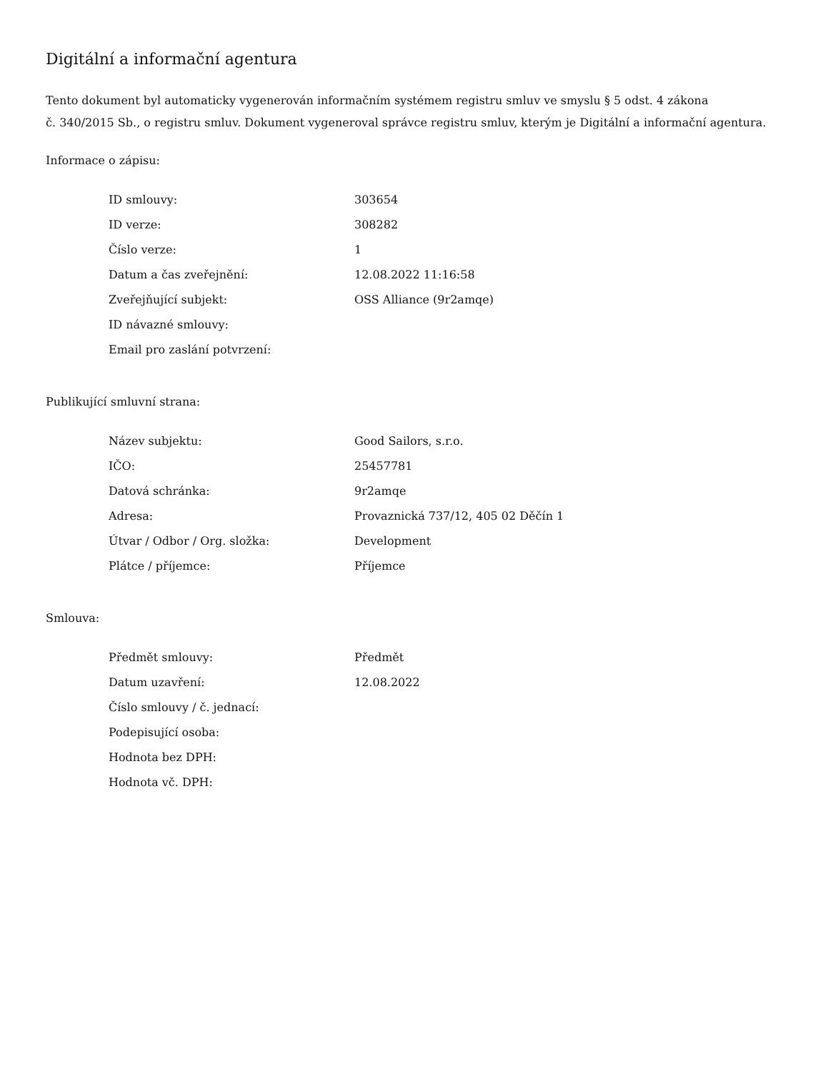Digitální a informační agentura
Tento dokument byl automaticky vygenerován informačním systémem registru smluv ve smyslu § 5 odst. 4 zákona
č. 340/2015 Sb., o registru smluv. Dokument vygeneroval správce registru smluv, kterým je Digitální a informační agentura.
Informace o zápisu:
| ID smlouvy: | 303654 |
| ID verze: | 308282 |
| Číslo verze: | 1 |
| Datum a čas zveřejnění: | 12.08.2022 11:16:58 |
| Zveřejňující subjekt: | OSS Alliance (9r2amqe) |
| ID návazné smlouvy: | |
| Email pro zaslání potvrzení: | |
Publikující smluvní strana:
| Název subjektu: | Good Sailors, s.r.o. |
| IČO: | 25457781 |
| Datová schránka: | 9r2amqe |
| Adresa: | Provaznická 737/12, 405 02 Děčín 1 |
| Útvar / Odbor / Org. složka: | Development |
| Plátce / příjemce: | Příjemce |
Smlouva:
| Předmět smlouvy: | Předmět |
| Datum uzavření: | 12.08.2022 |
| Číslo smlouvy / č. jednací: | |
| Podepisující osoba: | |
| Hodnota bez DPH: | |
| Hodnota vč. DPH: | |